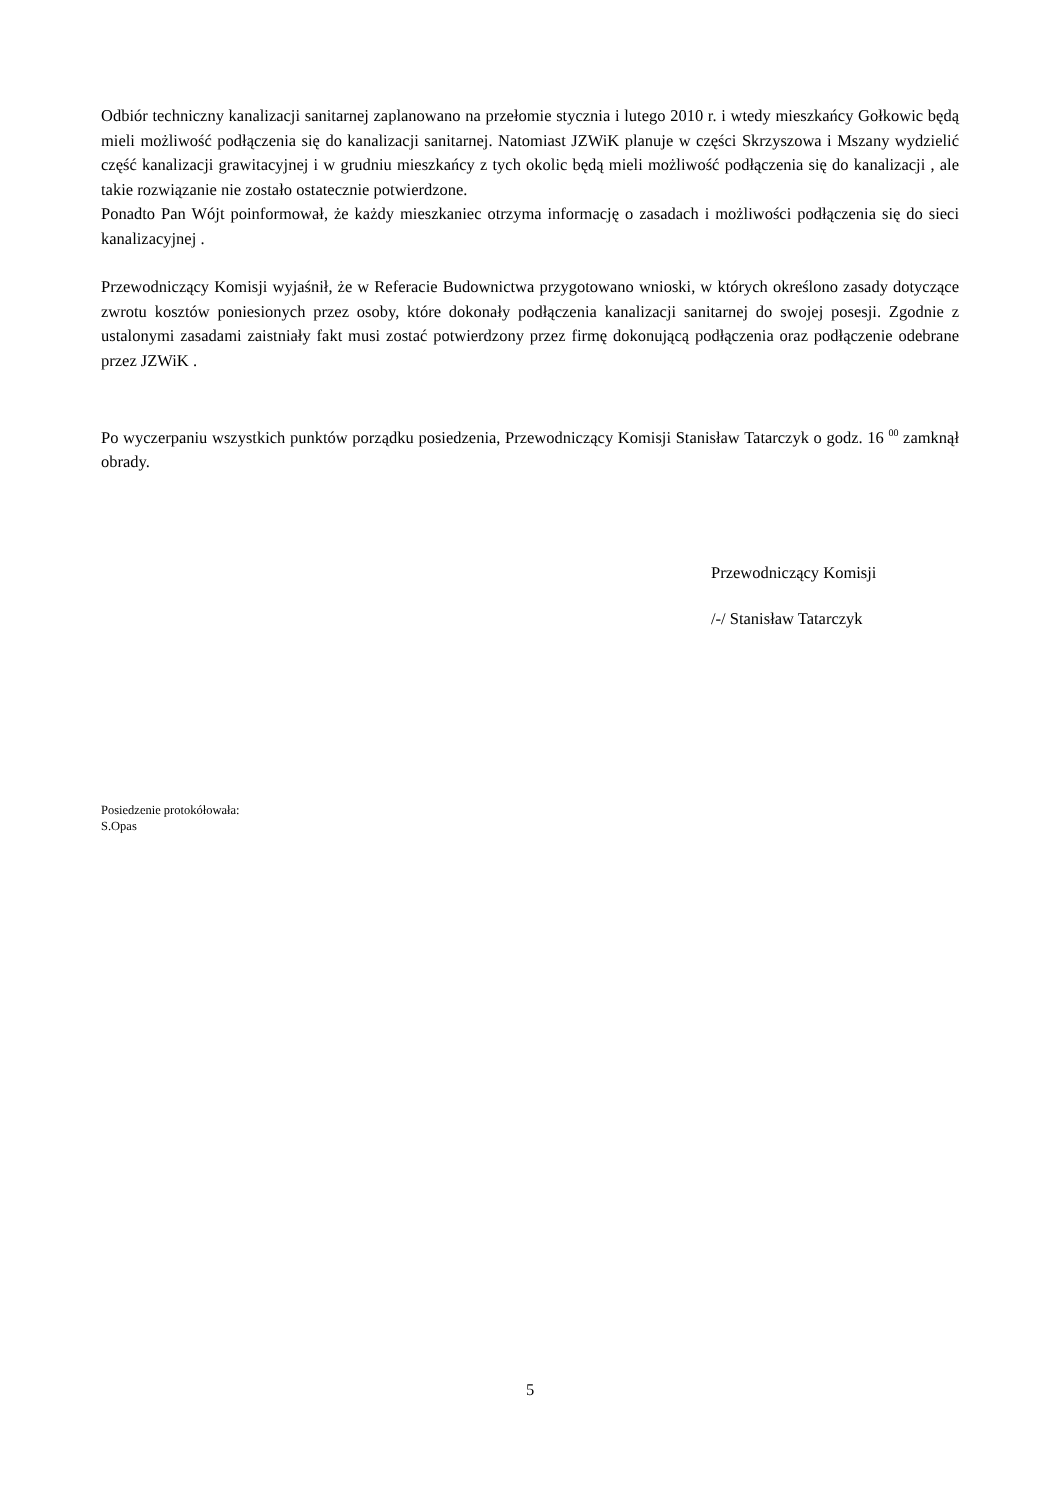Odbiór techniczny kanalizacji sanitarnej zaplanowano na przełomie stycznia i lutego 2010 r. i wtedy mieszkańcy Gołkowic będą mieli możliwość podłączenia się do kanalizacji sanitarnej. Natomiast JZWiK planuje w części Skrzyszowa i Mszany wydzielić część kanalizacji grawitacyjnej i w grudniu mieszkańcy z tych okolic będą mieli możliwość podłączenia się do kanalizacji , ale takie rozwiązanie nie zostało ostatecznie potwierdzone.
Ponadto Pan Wójt poinformował, że każdy mieszkaniec otrzyma informację o zasadach i możliwości podłączenia się do sieci kanalizacyjnej .
Przewodniczący Komisji wyjaśnił, że w Referacie Budownictwa przygotowano wnioski, w których określono zasady dotyczące zwrotu kosztów poniesionych przez osoby, które dokonały podłączenia kanalizacji sanitarnej do swojej posesji. Zgodnie z ustalonymi zasadami zaistniały fakt musi zostać potwierdzony przez firmę dokonującą podłączenia oraz podłączenie odebrane przez JZWiK .
Po wyczerpaniu wszystkich punktów porządku posiedzenia, Przewodniczący Komisji Stanisław Tatarczyk o godz. 16 <sup>00</sup> zamknął obrady.
Przewodniczący Komisji
/-/ Stanisław Tatarczyk
Posiedzenie protokółowała:
S.Opas
5